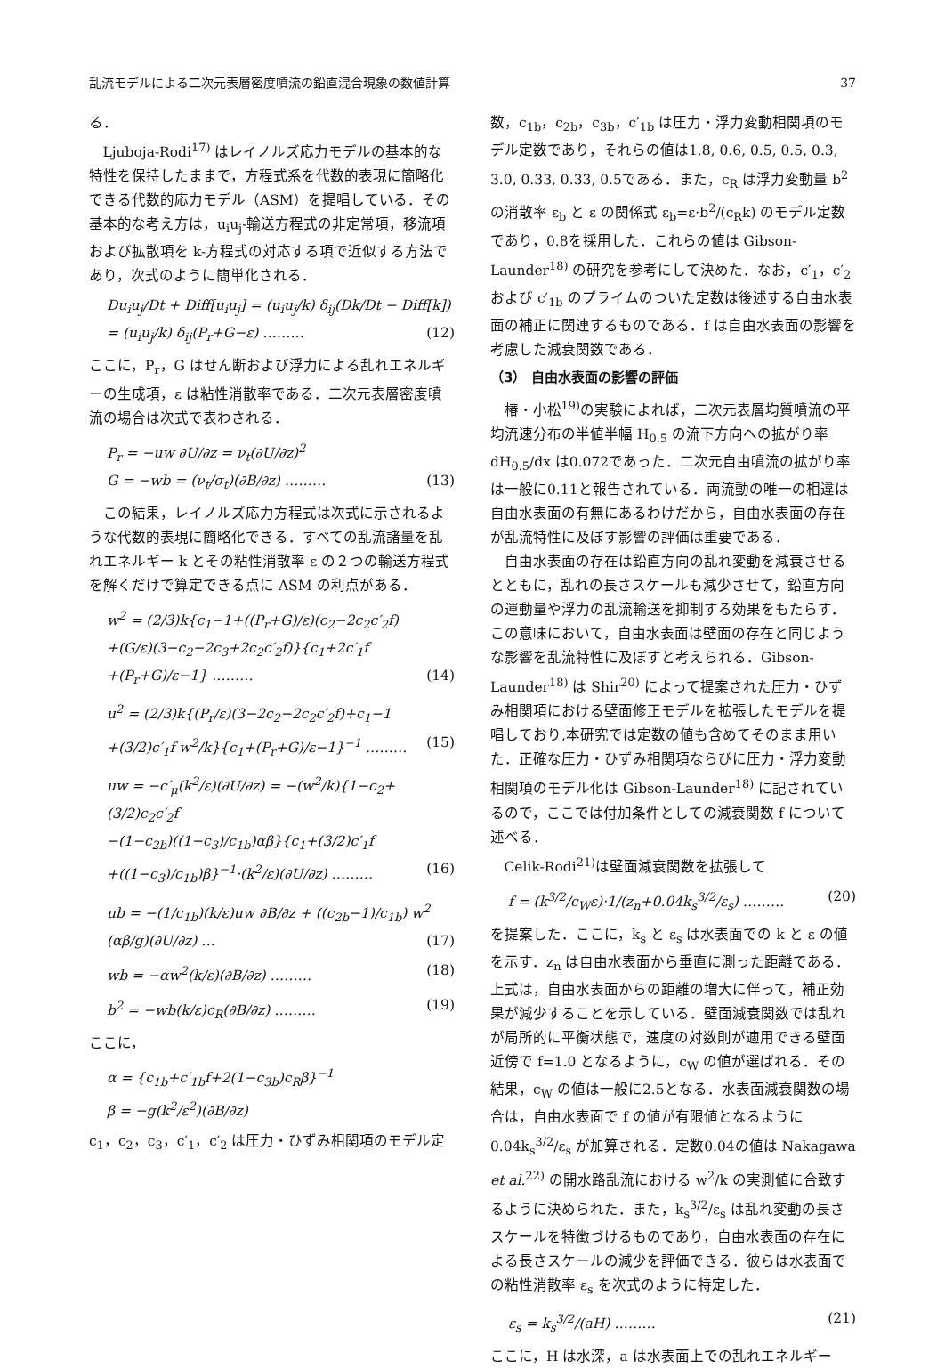乱流モデルによる二次元表層密度噴流の鉛直混合現象の数値計算 37
る．
Ljuboja-Rodi<sup>17)</sup> はレイノルズ応力モデルの基本的な特性を保持したままで，方程式系を代数的表現に簡略化できる代数的応力モデル（ASM）を提唱している．その基本的な考え方は，u<sub>i</sub>u<sub>j</sub>-輸送方程式の非定常項，移流項および拡散項を k-方程式の対応する項で近似する方法であり，次式のように簡単化される．
Du<sub>i</sub>u<sub>j</sub>/Dt + Diff[u<sub>i</sub>u<sub>j</sub>] = (u<sub>i</sub>u<sub>j</sub>/k) δ<sub>ij</sub>(Dk/Dt − Diff[k])
= (u<sub>i</sub>u<sub>j</sub>/k) δ<sub>ij</sub>(P<sub>r</sub>+G−ε) ……… (12)
ここに，P<sub>r</sub>，G はせん断および浮力による乱れエネルギーの生成項，ε は粘性消散率である．二次元表層密度噴流の場合は次式で表わされる．
P<sub>r</sub> = −uw ∂U/∂z = ν<sub>t</sub>(∂U/∂z)<sup>2</sup>
G = −wb = (ν<sub>t</sub>/σ<sub>t</sub>)(∂B/∂z) ……… (13)
この結果，レイノルズ応力方程式は次式に示されるような代数的表現に簡略化できる．すべての乱流諸量を乱れエネルギー k とその粘性消散率 ε の２つの輸送方程式を解くだけで算定できる点に ASM の利点がある．
w<sup>2</sup> = (2/3)k{c<sub>1</sub>−1+((P<sub>r</sub>+G)/ε)(c<sub>2</sub>−2c<sub>2</sub>c′<sub>2</sub>f)
+(G/ε)(3−c<sub>2</sub>−2c<sub>3</sub>+2c<sub>2</sub>c′<sub>2</sub>f)}{c<sub>1</sub>+2c′<sub>1</sub>f
+(P<sub>r</sub>+G)/ε−1} ……… (14)
u<sup>2</sup> = (2/3)k{(P<sub>r</sub>/ε)(3−2c<sub>2</sub>−2c<sub>2</sub>c′<sub>2</sub>f)+c<sub>1</sub>−1
+(3/2)c′<sub>1</sub>f w<sup>2</sup>/k}{c<sub>1</sub>+(P<sub>r</sub>+G)/ε−1}<sup>−1</sup> ……… (15)
uw = −c′<sub>μ</sub>(k<sup>2</sup>/ε)(∂U/∂z) = −(w<sup>2</sup>/k){1−c<sub>2</sub>+(3/2)c<sub>2</sub>c′<sub>2</sub>f
−(1−c<sub>2b</sub>)((1−c<sub>3</sub>)/c<sub>1b</sub>)αβ}{c<sub>1</sub>+(3/2)c′<sub>1</sub>f
+((1−c<sub>3</sub>)/c<sub>1b</sub>)β}<sup>−1</sup>·(k<sup>2</sup>/ε)(∂U/∂z) ……… (16)
ub = −(1/c<sub>1b</sub>)(k/ε)uw ∂B/∂z + ((c<sub>2b</sub>−1)/c<sub>1b</sub>) w<sup>2</sup> (αβ/g)(∂U/∂z) … (17)
wb = −αw<sup>2</sup>(k/ε)(∂B/∂z) ……… (18)
b<sup>2</sup> = −wb(k/ε)c<sub>R</sub>(∂B/∂z) ……… (19)
ここに，
α = {c<sub>1b</sub>+c′<sub>1b</sub>f+2(1−c<sub>3b</sub>)c<sub>R</sub>β}<sup>−1</sup>
β = −g(k<sup>2</sup>/ε<sup>2</sup>)(∂B/∂z)
c<sub>1</sub>，c<sub>2</sub>，c<sub>3</sub>，c′<sub>1</sub>，c′<sub>2</sub> は圧力・ひずみ相関項のモデル定
数，c<sub>1b</sub>，c<sub>2b</sub>，c<sub>3b</sub>，c′<sub>1b</sub> は圧力・浮力変動相関項のモデル定数であり，それらの値は1.8, 0.6, 0.5, 0.5, 0.3, 3.0, 0.33, 0.33, 0.5である．また，c<sub>R</sub> は浮力変動量 b<sup>2</sup> の消散率 ε<sub>b</sub> と ε の関係式 ε<sub>b</sub>=ε·b<sup>2</sup>/(c<sub>R</sub>k) のモデル定数であり，0.8を採用した．これらの値は Gibson-Launder<sup>18)</sup> の研究を参考にして決めた．なお，c′<sub>1</sub>，c′<sub>2</sub> および c′<sub>1b</sub> のプライムのついた定数は後述する自由水表面の補正に関連するものである．f は自由水表面の影響を考慮した減衰関数である．
（3） 自由水表面の影響の評価
椿・小松<sup>19)</sup>の実験によれば，二次元表層均質噴流の平均流速分布の半値半幅 H<sub>0.5</sub> の流下方向への拡がり率 dH<sub>0.5</sub>/dx は0.072であった．二次元自由噴流の拡がり率は一般に0.11と報告されている．両流動の唯一の相違は自由水表面の有無にあるわけだから，自由水表面の存在が乱流特性に及ぼす影響の評価は重要である．
自由水表面の存在は鉛直方向の乱れ変動を減衰させるとともに，乱れの長さスケールも減少させて，鉛直方向の運動量や浮力の乱流輸送を抑制する効果をもたらす．この意味において，自由水表面は壁面の存在と同じような影響を乱流特性に及ぼすと考えられる．Gibson-Launder<sup>18)</sup> は Shir<sup>20)</sup> によって提案された圧力・ひずみ相関項における壁面修正モデルを拡張したモデルを提唱しており,本研究では定数の値も含めてそのまま用いた．正確な圧力・ひずみ相関項ならびに圧力・浮力変動相関項のモデル化は Gibson-Launder<sup>18)</sup> に記されているので，ここでは付加条件としての減衰関数 f について述べる．
Celik-Rodi<sup>21)</sup>は壁面減衰関数を拡張して
f = (k<sup>3/2</sup>/c<sub>W</sub>ε)·1/(z<sub>n</sub>+0.04k<sub>s</sub><sup>3/2</sup>/ε<sub>s</sub>) ……… (20)
を提案した．ここに，k<sub>s</sub> と ε<sub>s</sub> は水表面での k と ε の値を示す．z<sub>n</sub> は自由水表面から垂直に測った距離である．上式は，自由水表面からの距離の増大に伴って，補正効果が減少することを示している．壁面減衰関数では乱れが局所的に平衡状態で，速度の対数則が適用できる壁面近傍で f=1.0 となるように，c<sub>W</sub> の値が選ばれる．その結果，c<sub>W</sub> の値は一般に2.5となる．水表面減衰関数の場合は，自由水表面で f の値が有限値となるように 0.04k<sub>s</sub><sup>3/2</sup>/ε<sub>s</sub> が加算される．定数0.04の値は Nakagawa et al.<sup>22)</sup> の開水路乱流における w<sup>2</sup>/k の実測値に合致するように決められた．また，k<sub>s</sub><sup>3/2</sup>/ε<sub>s</sub> は乱れ変動の長さスケールを特徴づけるものであり，自由水表面の存在による長さスケールの減少を評価できる．彼らは水表面での粘性消散率 ε<sub>s</sub> を次式のように特定した．
ε<sub>s</sub> = k<sub>s</sub><sup>3/2</sup>/(aH) ……… (21)
ここに，H は水深，a は水表面上での乱れエネルギー